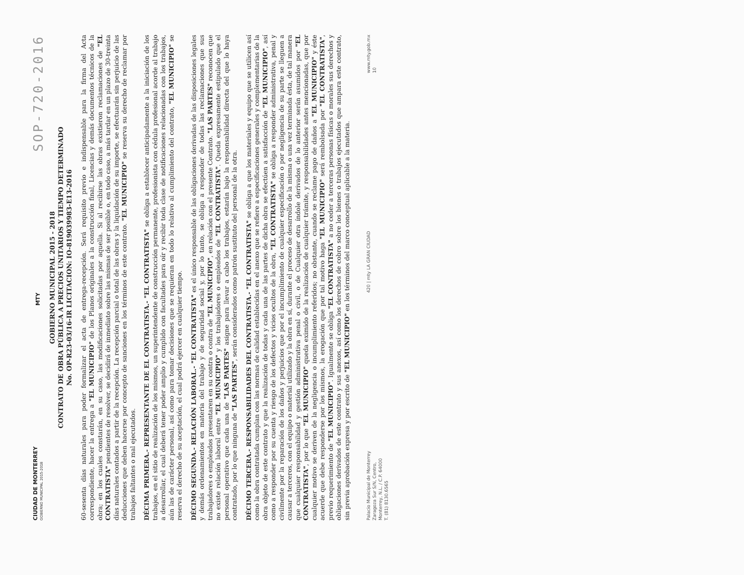CIUDAD DE MONTERREY
GOBIERNO MUNICIPAL 2015-2018
MTY
SOP-720-2016
GOBIERNO MUNICIPAL 2015 - 2018
CONTRATO DE OBRA PÚBLICA A PRECIOS UNITARIOS Y TIEMPO DETERMINADO
No. OP-R23-03/16-IR LICITACION: IO-819039983-E13-2016
60-sesenta días naturales para poder formalizar el acta de entrega-recepción. Será requisito previo e indispensable para la firma del Acta correspondiente, hacer la entrega a "EL MUNICIPIO" de los Planos originales a la construcción final, Licencias y demás documentos técnicos de la obra; en los cuales constarán, en su caso, las modificaciones solicitadas por aquella. Si al recibirse las obras existieron reclamaciones de "EL CONTRATISTA" pendientes de resolver, se decidirá de inmediato sobre las mismas de ser posible o, en todo caso, a más tardar en un plazo de 30-treinta días naturales contados a partir de la recepción. La recepción parcial o total de las obras y la liquidación de su importe, se efectuarán sin perjuicio de las deducciones que deben hacerse por concepto de sanciones en los términos de este contrato. "EL MUNICIPIO" se reserva su derecho de reclamar por trabajos faltantes o mal ejecutados.
DÉCIMA PRIMERA.- REPRESENTANTE DE EL CONTRATISTA.- "EL CONTRATISTA" se obliga a establecer anticipadamente a la iniciación de los trabajos, en el sitio de realización de los mismos, un superintendente de construcción permanente, profesionista con cédula profesional acorde al trabajo a desarrollar, el cual deberá tener poder amplio y cumplido con facultades para oír y recibir toda clase de notificaciones relacionadas con los trabajos, aún las de carácter personal, así como para tomar decisiones que se requieran en todo lo relativo al cumplimiento del contrato, "EL MUNICIPIO" se reserva el derecho de su aceptación, el cual podrá ejercer en cualquier tiempo.
DÉCIMO SEGUNDA.- RELACIÓN LABORAL.- "EL CONTRATISTA" es el único responsable de las obligaciones derivadas de las disposiciones legales y demás ordenamientos en materia del trabajo y de seguridad social y, por lo tanto, se obliga a responder de todas las reclamaciones que sus trabajadores o empleados presentaren en su contra o contra de "EL MUNICIPIO", en relación con el presente Contrato. "LAS PARTES" reconocen que no existe relación laboral entre "EL MUNICIPIO" y los trabajadores o empleados de "EL CONTRATISTA". Queda expresamente estipulado que el personal operativo que cada una de "LAS PARTES" asigne para llevar a cabo los trabajos, estarán bajo la responsabilidad directa del que lo haya contratado, por lo que ninguna de "LAS PARTES", serán considerados como patrón sustituto del personal de la otra.
DÉCIMO TERCERA.- RESPONSABILIDADES DEL CONTRATISTA.- "EL CONTRATISTA" se obliga a que los materiales y equipo que se utilicen así como la obra contratada cumplan con las normas de calidad establecidas en el anexo que se refiere a especificaciones generales y complementarias de la obra objeto de este contrato y que la realización de todas y cada una de las partes de dicha obra se efectúen a satisfacción de "EL MUNICIPIO", así como a responder por su cuenta y riesgo de los defectos y vicios ocultos de la obra, "EL CONTRATISTA" se obliga a responder administrativa, penal y civilmente por la reparación de los daños y perjuicios que por el incumplimiento de cualquier especificación o por negligencia de su parte se lleguen a causar a terceros, con el equipo o material utilizado y la obra en sí, durante el proceso de desarrollo de la misma o una vez terminada ésta, de tal manera que cualquier responsabilidad y gestión administrativa penal o civil, o de Cualquier otra índole derivados de lo anterior serán asumidos por "EL CONTRATISTA", por lo que "EL MUNICIPIO" queda eximido de la realización de cualquier trámite, y responsabilidades antes mencionadas, que por cualquier motivo se deriven de la negligencia o incumplimiento referidos; no obstante, cuando se reclame pago de daños a "EL MUNICIPIO" y éste acuerde que debe responderse por los mismos, la erogación que por tal motivo haga "EL MUNICIPIO" será rembolsada por "EL CONTRATISTA", previo requerimiento de "EL MUNICIPIO". Igualmente se obliga "EL CONTRATISTA" a no ceder a terceras personas físicas o morales sus derechos y obligaciones derivados de este contrato y sus anexos, así como los derechos de cobro sobre los bienes o trabajos ejecutados que ampara este contrato, sin previa aprobación expresa y por escrito de "EL MUNICIPIO" en los términos del marco conceptual aplicable a la materia.
Palacio Municipal de Monterrey
Zaragoza Sur S/N, Centro,
Monterrey, N.L. / C.P. 64000
T. (81) 8130.6565
420 | mty LA GRAN CIUDAD
www.mty.gob.mx
10